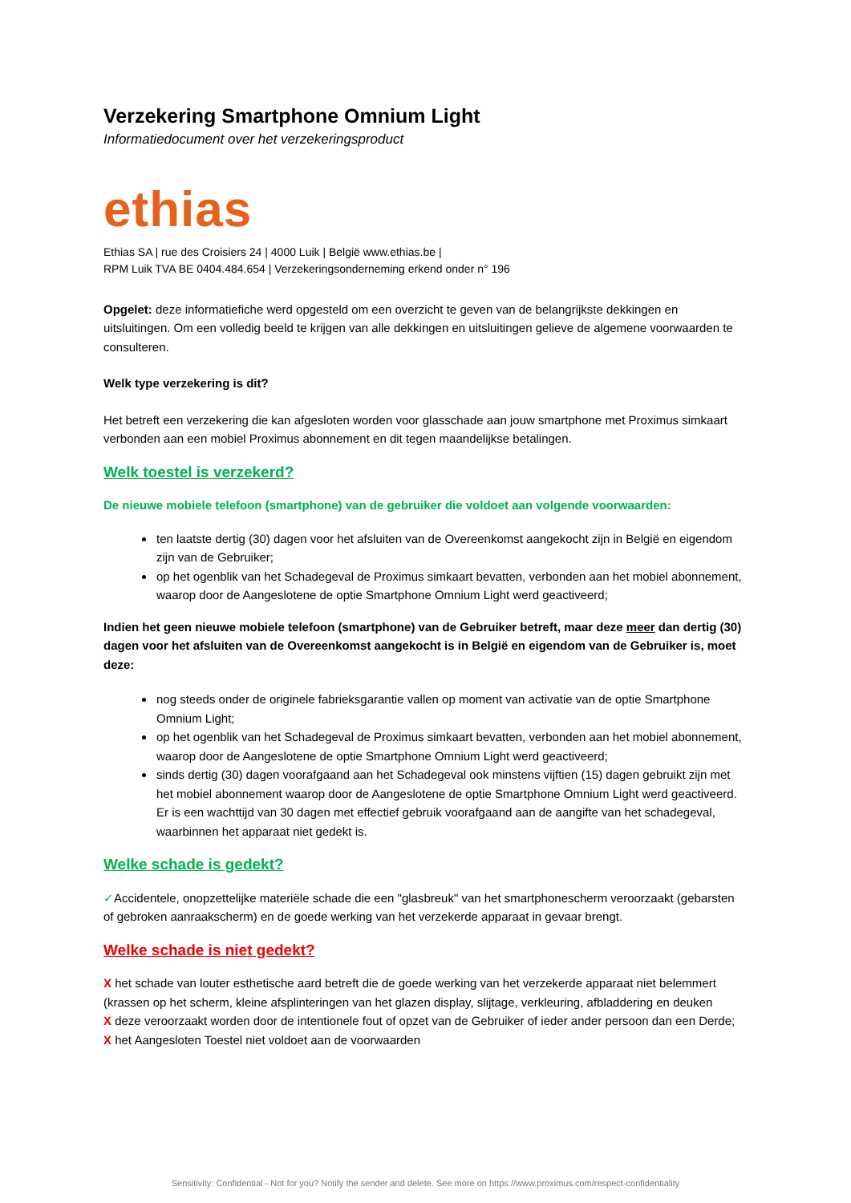Verzekering Smartphone Omnium Light
Informatiedocument over het verzekeringsproduct
ethias
Ethias SA | rue des Croisiers 24 | 4000 Luik | België www.ethias.be |
RPM Luik TVA BE 0404.484.654 | Verzekeringsonderneming erkend onder n° 196
Opgelet: deze informatiefiche werd opgesteld om een overzicht te geven van de belangrijkste dekkingen en uitsluitingen. Om een volledig beeld te krijgen van alle dekkingen en uitsluitingen gelieve de algemene voorwaarden te consulteren.
Welk type verzekering is dit?
Het betreft een verzekering die kan afgesloten worden voor glasschade aan jouw smartphone met Proximus simkaart verbonden aan een mobiel Proximus abonnement en dit tegen maandelijkse betalingen.
Welk toestel is verzekerd?
De nieuwe mobiele telefoon (smartphone) van de gebruiker die voldoet aan volgende voorwaarden:
ten laatste dertig (30) dagen voor het afsluiten van de Overeenkomst aangekocht zijn in België en eigendom zijn van de Gebruiker;
op het ogenblik van het Schadegeval de Proximus simkaart bevatten, verbonden aan het mobiel abonnement, waarop door de Aangeslotene de optie Smartphone Omnium Light werd geactiveerd;
Indien het geen nieuwe mobiele telefoon (smartphone) van de Gebruiker betreft, maar deze meer dan dertig (30) dagen voor het afsluiten van de Overeenkomst aangekocht is in België en eigendom van de Gebruiker is, moet deze:
nog steeds onder de originele fabrieksgarantie vallen op moment van activatie van de optie Smartphone Omnium Light;
op het ogenblik van het Schadegeval de Proximus simkaart bevatten, verbonden aan het mobiel abonnement, waarop door de Aangeslotene de optie Smartphone Omnium Light werd geactiveerd;
sinds dertig (30) dagen voorafgaand aan het Schadegeval ook minstens vijftien (15) dagen gebruikt zijn met het mobiel abonnement waarop door de Aangeslotene de optie Smartphone Omnium Light werd geactiveerd. Er is een wachttijd van 30 dagen met effectief gebruik voorafgaand aan de aangifte van het schadegeval, waarbinnen het apparaat niet gedekt is.
Welke schade is gedekt?
✓Accidentele, onopzettelijke materiële schade die een "glasbreuk" van het smartphonescherm veroorzaakt (gebarsten of gebroken aanraakscherm) en de goede werking van het verzekerde apparaat in gevaar brengt.
Welke schade is niet gedekt?
X het schade van louter esthetische aard betreft die de goede werking van het verzekerde apparaat niet belemmert (krassen op het scherm, kleine afsplinteringen van het glazen display, slijtage, verkleuring, afbladdering en deuken
X deze veroorzaakt worden door de intentionele fout of opzet van de Gebruiker of ieder ander persoon dan een Derde;
X het Aangesloten Toestel niet voldoet aan de voorwaarden
Sensitivity: Confidential - Not for you? Notify the sender and delete. See more on https://www.proximus.com/respect-confidentiality